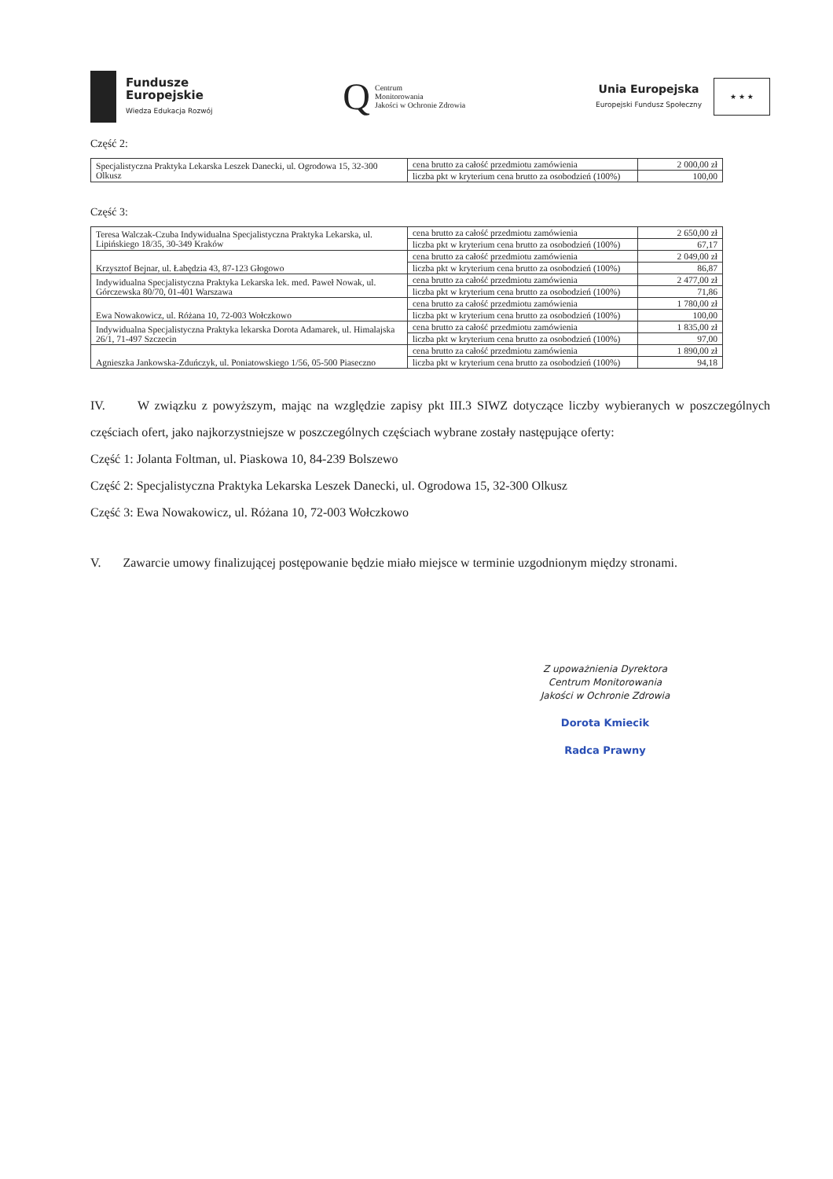Fundusze
Europejskie
Wiedza Edukacja Rozwój
Q Centrum
Monitorowania
Jakości w Ochronie Zdrowia
Unia Europejska
Europejski Fundusz Społeczny
★ ★ ★
Część 2:
| Specjalistyczna Praktyka Lekarska Leszek Danecki, ul. Ogrodowa 15, 32-300 Olkusz | cena brutto za całość przedmiotu zamówienia | 2 000,00 zł |
| | liczba pkt w kryterium cena brutto za osobodzień (100%) | 100,00 |
Część 3:
| Teresa Walczak-Czuba Indywidualna Specjalistyczna Praktyka Lekarska, ul. Lipińskiego 18/35, 30-349 Kraków | cena brutto za całość przedmiotu zamówienia | 2 650,00 zł |
| | liczba pkt w kryterium cena brutto za osobodzień (100%) | 67,17 |
| Krzysztof Bejnar, ul. Łabędzia 43, 87-123 Głogowo | cena brutto za całość przedmiotu zamówienia | 2 049,00 zł |
| | liczba pkt w kryterium cena brutto za osobodzień (100%) | 86,87 |
| Indywidualna Specjalistyczna Praktyka Lekarska lek. med. Paweł Nowak, ul. Górczewska 80/70, 01-401 Warszawa | cena brutto za całość przedmiotu zamówienia | 2 477,00 zł |
| | liczba pkt w kryterium cena brutto za osobodzień (100%) | 71,86 |
| Ewa Nowakowicz, ul. Różana 10, 72-003 Wołczkowo | cena brutto za całość przedmiotu zamówienia | 1 780,00 zł |
| | liczba pkt w kryterium cena brutto za osobodzień (100%) | 100,00 |
| Indywidualna Specjalistyczna Praktyka lekarska Dorota Adamarek, ul. Himalajska 26/1, 71-497 Szczecin | cena brutto za całość przedmiotu zamówienia | 1 835,00 zł |
| | liczba pkt w kryterium cena brutto za osobodzień (100%) | 97,00 |
| Agnieszka Jankowska-Zduńczyk, ul. Poniatowskiego 1/56, 05-500 Piaseczno | cena brutto za całość przedmiotu zamówienia | 1 890,00 zł |
| | liczba pkt w kryterium cena brutto za osobodzień (100%) | 94,18 |
IV. W związku z powyższym, mając na względzie zapisy pkt III.3 SIWZ dotyczące liczby wybieranych w poszczególnych częściach ofert, jako najkorzystniejsze w poszczególnych częściach wybrane zostały następujące oferty:
Część 1: Jolanta Foltman, ul. Piaskowa 10, 84-239 Bolszewo
Część 2: Specjalistyczna Praktyka Lekarska Leszek Danecki, ul. Ogrodowa 15, 32-300 Olkusz
Część 3: Ewa Nowakowicz, ul. Różana 10, 72-003 Wołczkowo
V. Zawarcie umowy finalizującej postępowanie będzie miało miejsce w terminie uzgodnionym między stronami.
Z upoważnienia Dyrektora
Centrum Monitorowania
Jakości w Ochronie Zdrowia
Dorota Kmiecik
Radca Prawny